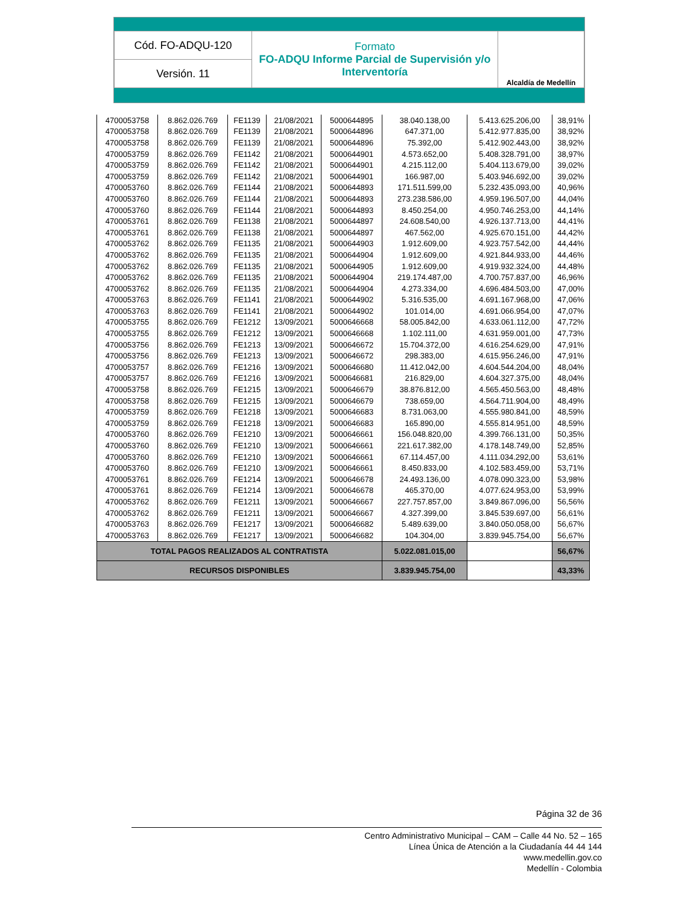| Cód. FO-ADQU-120 | Formato FO-ADQU Informe Parcial de Supervisión y/o Interventoría | Alcaldía de Medellín |
| Versión. 11 | | |
| 4700053758 | 8.862.026.769 | FE1139 | 21/08/2021 | 5000644895 | 38.040.138,00 | 5.413.625.206,00 | 38,91% |
| 4700053758 | 8.862.026.769 | FE1139 | 21/08/2021 | 5000644896 | 647.371,00 | 5.412.977.835,00 | 38,92% |
| 4700053758 | 8.862.026.769 | FE1139 | 21/08/2021 | 5000644896 | 75.392,00 | 5.412.902.443,00 | 38,92% |
| 4700053759 | 8.862.026.769 | FE1142 | 21/08/2021 | 5000644901 | 4.573.652,00 | 5.408.328.791,00 | 38,97% |
| 4700053759 | 8.862.026.769 | FE1142 | 21/08/2021 | 5000644901 | 4.215.112,00 | 5.404.113.679,00 | 39,02% |
| 4700053759 | 8.862.026.769 | FE1142 | 21/08/2021 | 5000644901 | 166.987,00 | 5.403.946.692,00 | 39,02% |
| 4700053760 | 8.862.026.769 | FE1144 | 21/08/2021 | 5000644893 | 171.511.599,00 | 5.232.435.093,00 | 40,96% |
| 4700053760 | 8.862.026.769 | FE1144 | 21/08/2021 | 5000644893 | 273.238.586,00 | 4.959.196.507,00 | 44,04% |
| 4700053760 | 8.862.026.769 | FE1144 | 21/08/2021 | 5000644893 | 8.450.254,00 | 4.950.746.253,00 | 44,14% |
| 4700053761 | 8.862.026.769 | FE1138 | 21/08/2021 | 5000644897 | 24.608.540,00 | 4.926.137.713,00 | 44,41% |
| 4700053761 | 8.862.026.769 | FE1138 | 21/08/2021 | 5000644897 | 467.562,00 | 4.925.670.151,00 | 44,42% |
| 4700053762 | 8.862.026.769 | FE1135 | 21/08/2021 | 5000644903 | 1.912.609,00 | 4.923.757.542,00 | 44,44% |
| 4700053762 | 8.862.026.769 | FE1135 | 21/08/2021 | 5000644904 | 1.912.609,00 | 4.921.844.933,00 | 44,46% |
| 4700053762 | 8.862.026.769 | FE1135 | 21/08/2021 | 5000644905 | 1.912.609,00 | 4.919.932.324,00 | 44,48% |
| 4700053762 | 8.862.026.769 | FE1135 | 21/08/2021 | 5000644904 | 219.174.487,00 | 4.700.757.837,00 | 46,96% |
| 4700053762 | 8.862.026.769 | FE1135 | 21/08/2021 | 5000644904 | 4.273.334,00 | 4.696.484.503,00 | 47,00% |
| 4700053763 | 8.862.026.769 | FE1141 | 21/08/2021 | 5000644902 | 5.316.535,00 | 4.691.167.968,00 | 47,06% |
| 4700053763 | 8.862.026.769 | FE1141 | 21/08/2021 | 5000644902 | 101.014,00 | 4.691.066.954,00 | 47,07% |
| 4700053755 | 8.862.026.769 | FE1212 | 13/09/2021 | 5000646668 | 58.005.842,00 | 4.633.061.112,00 | 47,72% |
| 4700053755 | 8.862.026.769 | FE1212 | 13/09/2021 | 5000646668 | 1.102.111,00 | 4.631.959.001,00 | 47,73% |
| 4700053756 | 8.862.026.769 | FE1213 | 13/09/2021 | 5000646672 | 15.704.372,00 | 4.616.254.629,00 | 47,91% |
| 4700053756 | 8.862.026.769 | FE1213 | 13/09/2021 | 5000646672 | 298.383,00 | 4.615.956.246,00 | 47,91% |
| 4700053757 | 8.862.026.769 | FE1216 | 13/09/2021 | 5000646680 | 11.412.042,00 | 4.604.544.204,00 | 48,04% |
| 4700053757 | 8.862.026.769 | FE1216 | 13/09/2021 | 5000646681 | 216.829,00 | 4.604.327.375,00 | 48,04% |
| 4700053758 | 8.862.026.769 | FE1215 | 13/09/2021 | 5000646679 | 38.876.812,00 | 4.565.450.563,00 | 48,48% |
| 4700053758 | 8.862.026.769 | FE1215 | 13/09/2021 | 5000646679 | 738.659,00 | 4.564.711.904,00 | 48,49% |
| 4700053759 | 8.862.026.769 | FE1218 | 13/09/2021 | 5000646683 | 8.731.063,00 | 4.555.980.841,00 | 48,59% |
| 4700053759 | 8.862.026.769 | FE1218 | 13/09/2021 | 5000646683 | 165.890,00 | 4.555.814.951,00 | 48,59% |
| 4700053760 | 8.862.026.769 | FE1210 | 13/09/2021 | 5000646661 | 156.048.820,00 | 4.399.766.131,00 | 50,35% |
| 4700053760 | 8.862.026.769 | FE1210 | 13/09/2021 | 5000646661 | 221.617.382,00 | 4.178.148.749,00 | 52,85% |
| 4700053760 | 8.862.026.769 | FE1210 | 13/09/2021 | 5000646661 | 67.114.457,00 | 4.111.034.292,00 | 53,61% |
| 4700053760 | 8.862.026.769 | FE1210 | 13/09/2021 | 5000646661 | 8.450.833,00 | 4.102.583.459,00 | 53,71% |
| 4700053761 | 8.862.026.769 | FE1214 | 13/09/2021 | 5000646678 | 24.493.136,00 | 4.078.090.323,00 | 53,98% |
| 4700053761 | 8.862.026.769 | FE1214 | 13/09/2021 | 5000646678 | 465.370,00 | 4.077.624.953,00 | 53,99% |
| 4700053762 | 8.862.026.769 | FE1211 | 13/09/2021 | 5000646667 | 227.757.857,00 | 3.849.867.096,00 | 56,56% |
| 4700053762 | 8.862.026.769 | FE1211 | 13/09/2021 | 5000646667 | 4.327.399,00 | 3.845.539.697,00 | 56,61% |
| 4700053763 | 8.862.026.769 | FE1217 | 13/09/2021 | 5000646682 | 5.489.639,00 | 3.840.050.058,00 | 56,67% |
| 4700053763 | 8.862.026.769 | FE1217 | 13/09/2021 | 5000646682 | 104.304,00 | 3.839.945.754,00 | 56,67% |
| TOTAL PAGOS REALIZADOS AL CONTRATISTA | | | | | 5.022.081.015,00 | | 56,67% |
| RECURSOS DISPONIBLES | | | | | 3.839.945.754,00 | | 43,33% |
Página 32 de 36
Centro Administrativo Municipal – CAM – Calle 44 No. 52 – 165
Línea Única de Atención a la Ciudadanía 44 44 144
www.medellin.gov.co
Medellín - Colombia